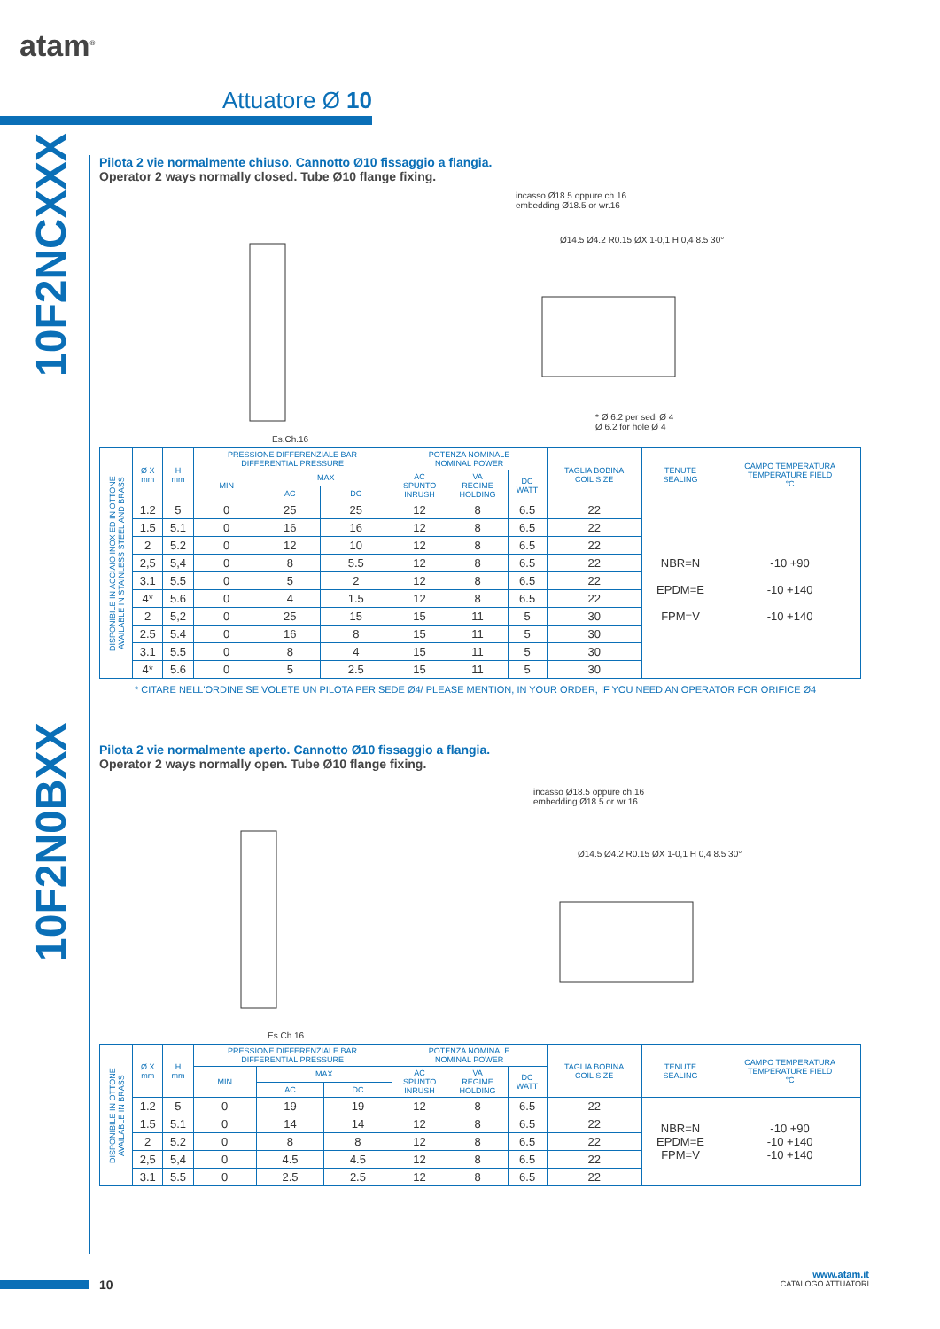atam<sup>®</sup>
Attuatore Ø 10
10F2NCXXX
10F2N0BXX
Pilota 2 vie normalmente chiuso. Cannotto Ø10 fissaggio a flangia.
Operator 2 ways normally closed. Tube Ø10 flange fixing.
incasso Ø18.5 oppure ch.16
embedding Ø18.5 or wr.16
Ø14.5 Ø4.2 R0.15 ØX 1-0,1 H 0,4 8.5 30°
* Ø 6.2 per sedi Ø 4
Ø 6.2 for hole Ø 4
Es.Ch.16
| DISPONIBILE IN ACCIAIO INOX ED IN OTTONE AVAILABLE IN STAINLESS STEEL AND BRASS | Ø X mm | H mm | PRESSIONE DIFFERENZIALE BAR DIFFERENTIAL PRESSURE | | | POTENZA NOMINALE NOMINAL POWER | | | TAGLIA BOBINA COIL SIZE | TENUTE SEALING | CAMPO TEMPERATURA TEMPERATURE FIELD °C |
| --- | --- | --- | --- | --- | --- | --- | --- | --- | --- | --- | --- |
| | | | MIN | MAX | | AC SPUNTO INRUSH | VA REGIME HOLDING | DC WATT | | | |
| | | | | AC | DC | | | | | | |
| | 1.2 | 5 | 0 | 25 | 25 | 12 | 8 | 6.5 | 22 | NBR=N EPDM=E FPM=V | -10 +90 -10 +140 -10 +140 |
| | 1.5 | 5.1 | 0 | 16 | 16 | 12 | 8 | 6.5 | 22 | | |
| | 2 | 5.2 | 0 | 12 | 10 | 12 | 8 | 6.5 | 22 | | |
| | 2,5 | 5,4 | 0 | 8 | 5.5 | 12 | 8 | 6.5 | 22 | | |
| | 3.1 | 5.5 | 0 | 5 | 2 | 12 | 8 | 6.5 | 22 | | |
| | 4* | 5.6 | 0 | 4 | 1.5 | 12 | 8 | 6.5 | 22 | | |
| | 2 | 5,2 | 0 | 25 | 15 | 15 | 11 | 5 | 30 | | |
| | 2.5 | 5.4 | 0 | 16 | 8 | 15 | 11 | 5 | 30 | | |
| | 3.1 | 5.5 | 0 | 8 | 4 | 15 | 11 | 5 | 30 | | |
| | 4* | 5.6 | 0 | 5 | 2.5 | 15 | 11 | 5 | 30 | | |
* CITARE NELL'ORDINE SE VOLETE UN PILOTA PER SEDE Ø4/ PLEASE MENTION, IN YOUR ORDER, IF YOU NEED AN OPERATOR FOR ORIFICE Ø4
Pilota 2 vie normalmente aperto. Cannotto Ø10 fissaggio a flangia.
Operator 2 ways normally open. Tube Ø10 flange fixing.
incasso Ø18.5 oppure ch.16
embedding Ø18.5 or wr.16
Ø14.5 Ø4.2 R0.15 ØX 1-0,1 H 0,4 8.5 30°
Es.Ch.16
| DISPONIBILE IN OTTONE AVAILABLE IN BRASS | Ø X mm | H mm | PRESSIONE DIFFERENZIALE BAR DIFFERENTIAL PRESSURE | | | POTENZA NOMINALE NOMINAL POWER | | | TAGLIA BOBINA COIL SIZE | TENUTE SEALING | CAMPO TEMPERATURA TEMPERATURE FIELD °C |
| --- | --- | --- | --- | --- | --- | --- | --- | --- | --- | --- | --- |
| | | | MIN | MAX | | AC SPUNTO INRUSH | VA REGIME HOLDING | DC WATT | | | |
| | | | | AC | DC | | | | | | |
| | 1.2 | 5 | 0 | 19 | 19 | 12 | 8 | 6.5 | 22 | NBR=N EPDM=E FPM=V | -10 +90 -10 +140 -10 +140 |
| | 1.5 | 5.1 | 0 | 14 | 14 | 12 | 8 | 6.5 | 22 | | |
| | 2 | 5.2 | 0 | 8 | 8 | 12 | 8 | 6.5 | 22 | | |
| | 2,5 | 5,4 | 0 | 4.5 | 4.5 | 12 | 8 | 6.5 | 22 | | |
| | 3.1 | 5.5 | 0 | 2.5 | 2.5 | 12 | 8 | 6.5 | 22 | | |
10
www.atam.it
CATALOGO ATTUATORI